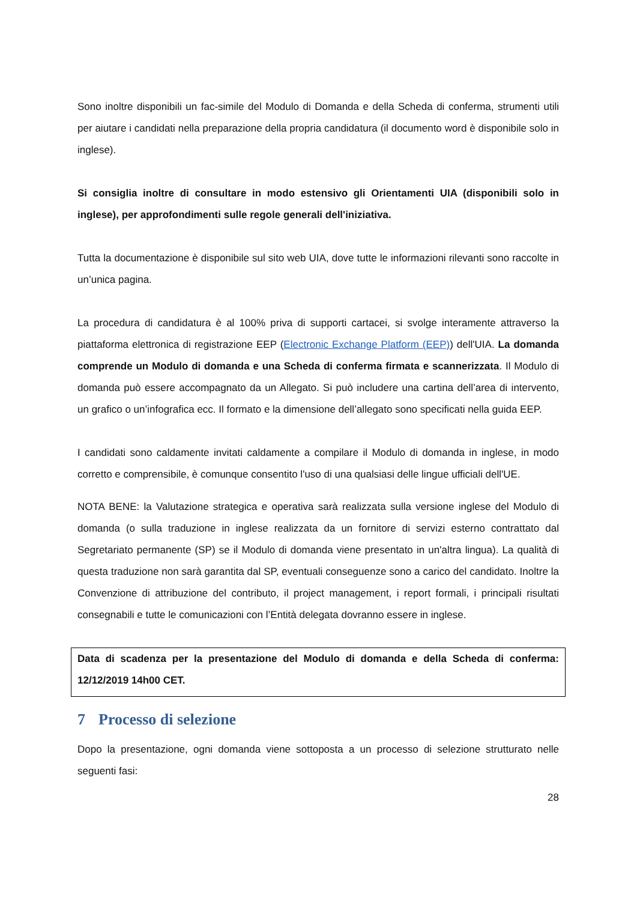Sono inoltre disponibili un fac-simile del Modulo di Domanda e della Scheda di conferma, strumenti utili per aiutare i candidati nella preparazione della propria candidatura (il documento word è disponibile solo in inglese).
Si consiglia inoltre di consultare in modo estensivo gli Orientamenti UIA (disponibili solo in inglese), per approfondimenti sulle regole generali dell'iniziativa.
Tutta la documentazione è disponibile sul sito web UIA, dove tutte le informazioni rilevanti sono raccolte in un’unica pagina.
La procedura di candidatura è al 100% priva di supporti cartacei, si svolge interamente attraverso la piattaforma elettronica di registrazione EEP (Electronic Exchange Platform (EEP)) dell'UIA. La domanda comprende un Modulo di domanda e una Scheda di conferma firmata e scannerizzata. Il Modulo di domanda può essere accompagnato da un Allegato. Si può includere una cartina dell’area di intervento, un grafico o un’infografica ecc. Il formato e la dimensione dell’allegato sono specificati nella guida EEP.
I candidati sono caldamente invitati caldamente a compilare il Modulo di domanda in inglese, in modo corretto e comprensibile, è comunque consentito l'uso di una qualsiasi delle lingue ufficiali dell'UE.
NOTA BENE: la Valutazione strategica e operativa sarà realizzata sulla versione inglese del Modulo di domanda (o sulla traduzione in inglese realizzata da un fornitore di servizi esterno contrattato dal Segretariato permanente (SP) se il Modulo di domanda viene presentato in un'altra lingua). La qualità di questa traduzione non sarà garantita dal SP, eventuali conseguenze sono a carico del candidato. Inoltre la Convenzione di attribuzione del contributo, il project management, i report formali, i principali risultati consegnabili e tutte le comunicazioni con l’Entità delegata dovranno essere in inglese.
Data di scadenza per la presentazione del Modulo di domanda e della Scheda di conferma: 12/12/2019 14h00 CET.
7 Processo di selezione
Dopo la presentazione, ogni domanda viene sottoposta a un processo di selezione strutturato nelle seguenti fasi:
28